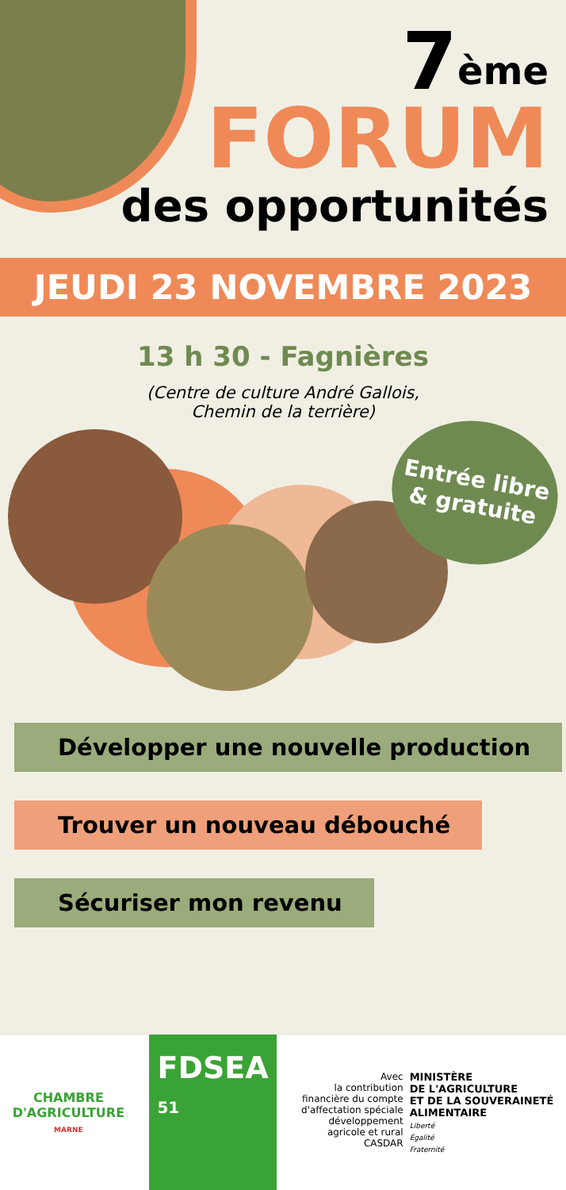7<sup>ème</sup>
FORUM
des opportunités
JEUDI 23 NOVEMBRE 2023
13 h 30 - Fagnières
(Centre de culture André Gallois,
Chemin de la terrière)
Entrée libre
& gratuite
Développer une nouvelle production
Trouver un nouveau débouché
Sécuriser mon revenu
CHAMBRE
D'AGRICULTURE
MARNE
FDSEA
51
Avec
la contribution
financière du compte
d'affectation spéciale
développement
agricole et rural
CASDAR
MINISTÈRE
DE L'AGRICULTURE
ET DE LA SOUVERAINETÉ
ALIMENTAIRE
Liberté
Égalité
Fraternité